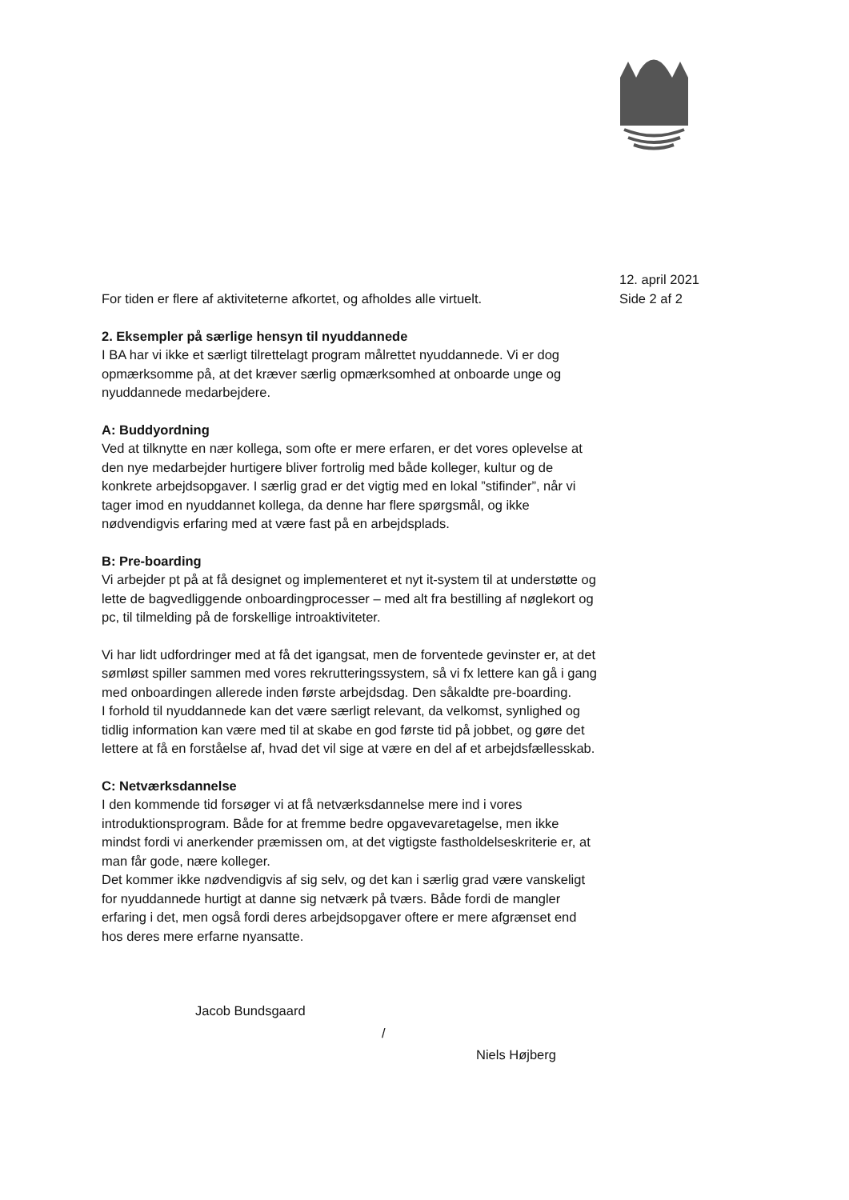12. april 2021
Side 2 af 2
For tiden er flere af aktiviteterne afkortet, og afholdes alle virtuelt.
2. Eksempler på særlige hensyn til nyuddannede
I BA har vi ikke et særligt tilrettelagt program målrettet nyuddannede. Vi er dog opmærksomme på, at det kræver særlig opmærksomhed at onboarde unge og nyuddannede medarbejdere.
A: Buddyordning
Ved at tilknytte en nær kollega, som ofte er mere erfaren, er det vores oplevelse at den nye medarbejder hurtigere bliver fortrolig med både kolleger, kultur og de konkrete arbejdsopgaver. I særlig grad er det vigtig med en lokal ”stifinder”, når vi tager imod en nyuddannet kollega, da denne har flere spørgsmål, og ikke nødvendigvis erfaring med at være fast på en arbejdsplads.
B: Pre-boarding
Vi arbejder pt på at få designet og implementeret et nyt it-system til at understøtte og lette de bagvedliggende onboardingprocesser – med alt fra bestilling af nøglekort og pc, til tilmelding på de forskellige introaktiviteter.
Vi har lidt udfordringer med at få det igangsat, men de forventede gevinster er, at det sømløst spiller sammen med vores rekrutteringssystem, så vi fx lettere kan gå i gang med onboardingen allerede inden første arbejdsdag. Den såkaldte pre-boarding.
I forhold til nyuddannede kan det være særligt relevant, da velkomst, synlighed og tidlig information kan være med til at skabe en god første tid på jobbet, og gøre det lettere at få en forståelse af, hvad det vil sige at være en del af et arbejdsfællesskab.
C: Netværksdannelse
I den kommende tid forsøger vi at få netværksdannelse mere ind i vores introduktionsprogram. Både for at fremme bedre opgavevaretagelse, men ikke mindst fordi vi anerkender præmissen om, at det vigtigste fastholdelseskriterie er, at man får gode, nære kolleger.
Det kommer ikke nødvendigvis af sig selv, og det kan i særlig grad være vanskeligt for nyuddannede hurtigt at danne sig netværk på tværs. Både fordi de mangler erfaring i det, men også fordi deres arbejdsopgaver oftere er mere afgrænset end hos deres mere erfarne nyansatte.
Jacob Bundsgaard
/
Niels Højberg